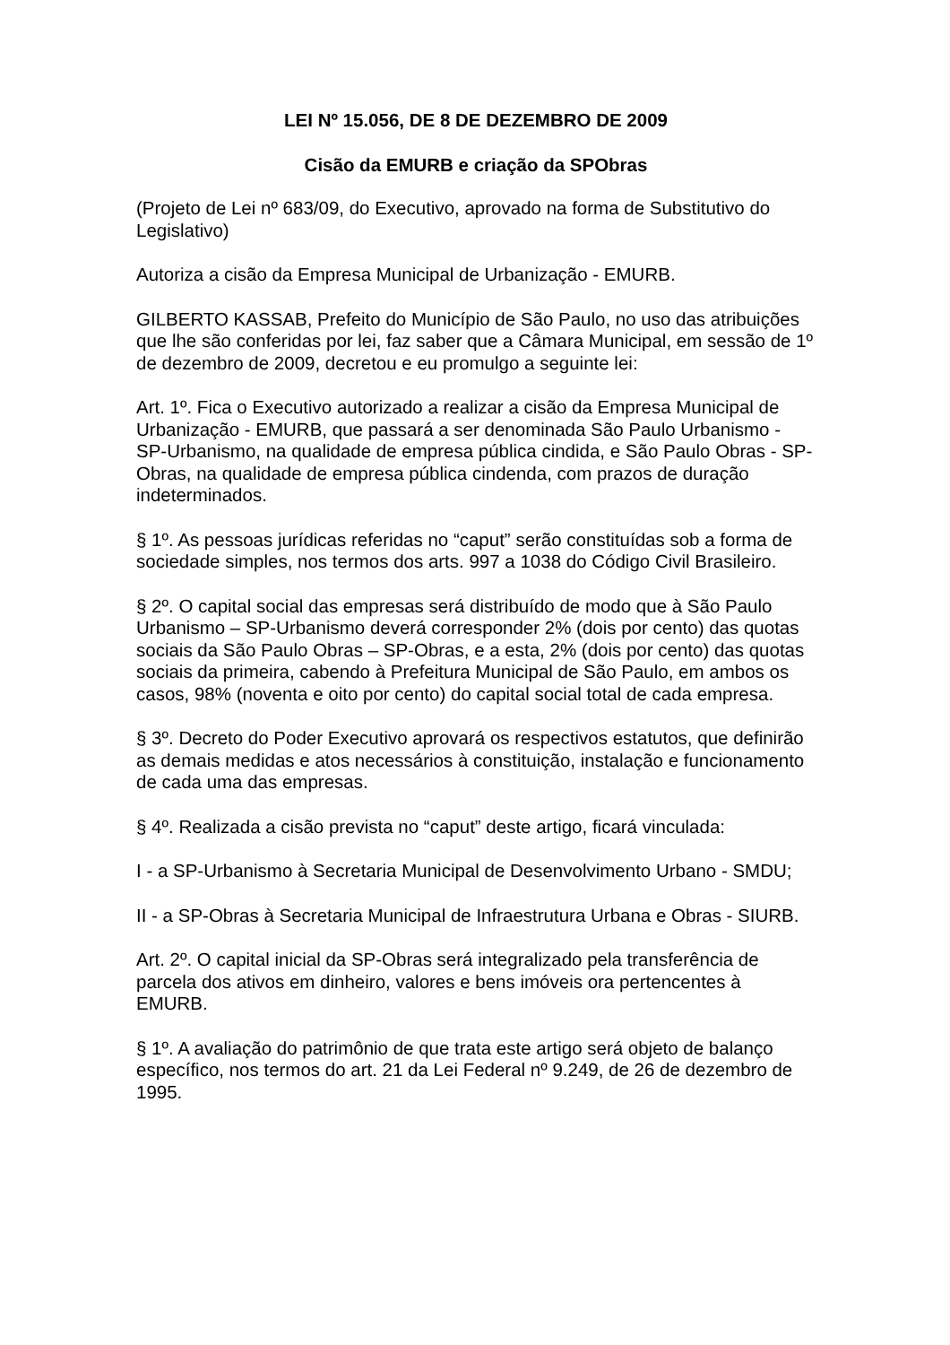LEI Nº 15.056, DE 8 DE DEZEMBRO DE 2009
Cisão da EMURB e criação da SPObras
(Projeto de Lei nº 683/09, do Executivo, aprovado na forma de Substitutivo do Legislativo)
Autoriza a cisão da Empresa Municipal de Urbanização - EMURB.
GILBERTO KASSAB, Prefeito do Município de São Paulo, no uso das atribuições que lhe são conferidas por lei, faz saber que a Câmara Municipal, em sessão de 1º de dezembro de 2009, decretou e eu promulgo a seguinte lei:
Art. 1º. Fica o Executivo autorizado a realizar a cisão da Empresa Municipal de Urbanização - EMURB, que passará a ser denominada São Paulo Urbanismo - SP-Urbanismo, na qualidade de empresa pública cindida, e São Paulo Obras - SP-Obras, na qualidade de empresa pública cindenda, com prazos de duração indeterminados.
§ 1º. As pessoas jurídicas referidas no “caput” serão constituídas sob a forma de sociedade simples, nos termos dos arts. 997 a 1038 do Código Civil Brasileiro.
§ 2º. O capital social das empresas será distribuído de modo que à São Paulo Urbanismo – SP-Urbanismo deverá corresponder 2% (dois por cento) das quotas sociais da São Paulo Obras – SP-Obras, e a esta, 2% (dois por cento) das quotas sociais da primeira, cabendo à Prefeitura Municipal de São Paulo, em ambos os casos, 98% (noventa e oito por cento) do capital social total de cada empresa.
§ 3º. Decreto do Poder Executivo aprovará os respectivos estatutos, que definirão as demais medidas e atos necessários à constituição, instalação e funcionamento de cada uma das empresas.
§ 4º. Realizada a cisão prevista no “caput” deste artigo, ficará vinculada:
I - a SP-Urbanismo à Secretaria Municipal de Desenvolvimento Urbano - SMDU;
II - a SP-Obras à Secretaria Municipal de Infraestrutura Urbana e Obras - SIURB.
Art. 2º. O capital inicial da SP-Obras será integralizado pela transferência de parcela dos ativos em dinheiro, valores e bens imóveis ora pertencentes à EMURB.
§ 1º. A avaliação do patrimônio de que trata este artigo será objeto de balanço específico, nos termos do art. 21 da Lei Federal nº 9.249, de 26 de dezembro de 1995.